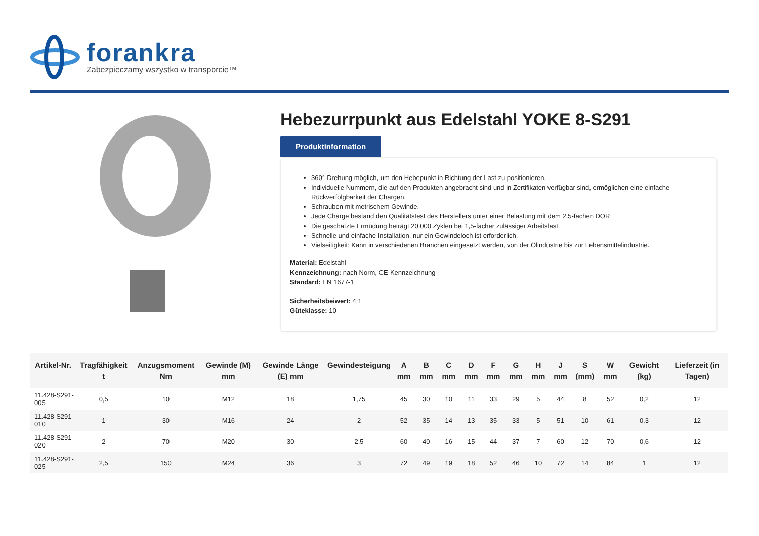forankra
Zabezpieczamy wszystko w transporcie™
Hebezurrpunkt aus Edelstahl YOKE 8-S291
Produktinformation
360°-Drehung möglich, um den Hebepunkt in Richtung der Last zu positionieren.
Individuelle Nummern, die auf den Produkten angebracht sind und in Zertifikaten verfügbar sind, ermöglichen eine einfache Rückverfolgbarkeit der Chargen.
Schrauben mit metrischem Gewinde.
Jede Charge bestand den Qualitätstest des Herstellers unter einer Belastung mit dem 2,5-fachen DOR
Die geschätzte Ermüdung beträgt 20.000 Zyklen bei 1,5-facher zulässiger Arbeitslast.
Schnelle und einfache Installation, nur ein Gewindeloch ist erforderlich.
Vielseitigkeit: Kann in verschiedenen Branchen eingesetzt werden, von der Ölindustrie bis zur Lebensmittelindustrie.
Material: Edelstahl
Kennzeichnung: nach Norm, CE-Kennzeichnung
Standard: EN 1677-1
Sicherheitsbeiwert: 4:1
Güteklasse: 10
| Artikel-Nr. | Tragfähigkeit t | Anzugsmoment Nm | Gewinde (M) mm | Gewinde Länge (E) mm | Gewindesteigung | A mm | B mm | C mm | D mm | F mm | G mm | H mm | J mm | S (mm) | W mm | Gewicht (kg) | Lieferzeit (in Tagen) |
| --- | --- | --- | --- | --- | --- | --- | --- | --- | --- | --- | --- | --- | --- | --- | --- | --- | --- |
| 11.428-S291-005 | 0,5 | 10 | M12 | 18 | 1,75 | 45 | 30 | 10 | 11 | 33 | 29 | 5 | 44 | 8 | 52 | 0,2 | 12 |
| 11.428-S291-010 | 1 | 30 | M16 | 24 | 2 | 52 | 35 | 14 | 13 | 35 | 33 | 5 | 51 | 10 | 61 | 0,3 | 12 |
| 11.428-S291-020 | 2 | 70 | M20 | 30 | 2,5 | 60 | 40 | 16 | 15 | 44 | 37 | 7 | 60 | 12 | 70 | 0,6 | 12 |
| 11.428-S291-025 | 2,5 | 150 | M24 | 36 | 3 | 72 | 49 | 19 | 18 | 52 | 46 | 10 | 72 | 14 | 84 | 1 | 12 |